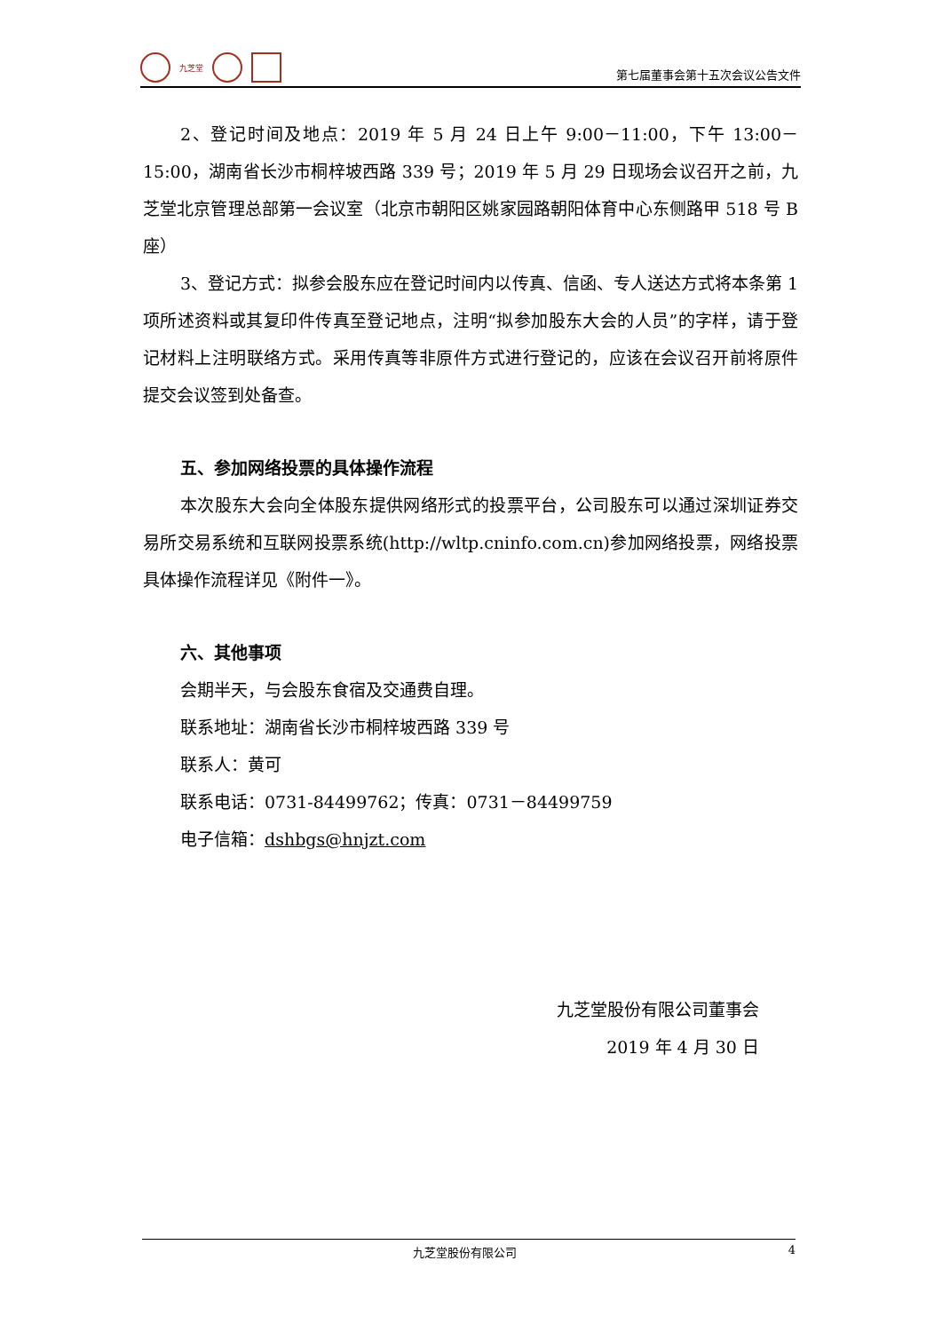九芝堂
第七届董事会第十五次会议公告文件
2、登记时间及地点：2019 年 5 月 24 日上午 9:00－11:00，下午 13:00－15:00，湖南省长沙市桐梓坡西路 339 号；2019 年 5 月 29 日现场会议召开之前，九芝堂北京管理总部第一会议室（北京市朝阳区姚家园路朝阳体育中心东侧路甲 518 号 B 座）
3、登记方式：拟参会股东应在登记时间内以传真、信函、专人送达方式将本条第 1 项所述资料或其复印件传真至登记地点，注明“拟参加股东大会的人员”的字样，请于登记材料上注明联络方式。采用传真等非原件方式进行登记的，应该在会议召开前将原件提交会议签到处备查。
五、参加网络投票的具体操作流程
本次股东大会向全体股东提供网络形式的投票平台，公司股东可以通过深圳证券交易所交易系统和互联网投票系统(http://wltp.cninfo.com.cn)参加网络投票，网络投票具体操作流程详见《附件一》。
六、其他事项
会期半天，与会股东食宿及交通费自理。
联系地址：湖南省长沙市桐梓坡西路 339 号
联系人：黄可
联系电话：0731-84499762；传真：0731－84499759
电子信箱：dshbgs@hnjzt.com
九芝堂股份有限公司董事会
2019 年 4 月 30 日
九芝堂股份有限公司 4